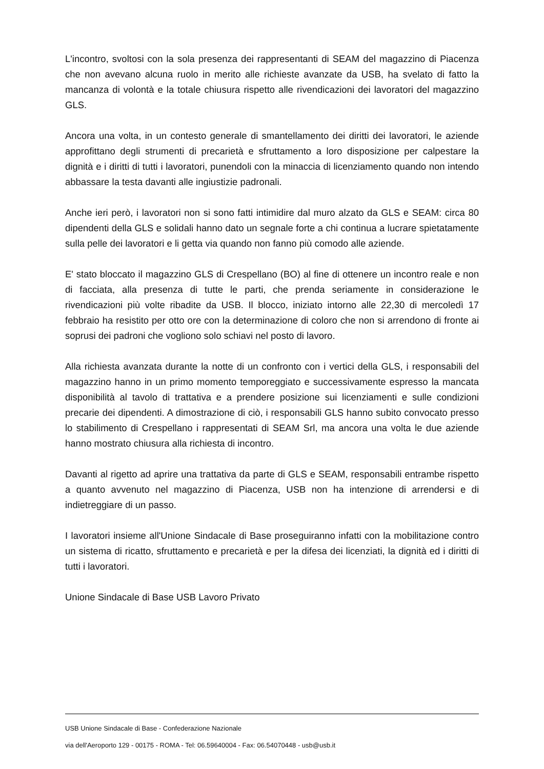L'incontro, svoltosi con la sola presenza dei rappresentanti di SEAM del magazzino di Piacenza che non avevano alcuna ruolo in merito alle richieste avanzate da USB, ha svelato di fatto la mancanza di volontà e la totale chiusura rispetto alle rivendicazioni dei lavoratori del magazzino GLS.
Ancora una volta, in un contesto generale di smantellamento dei diritti dei lavoratori, le aziende approfittano degli strumenti di precarietà e sfruttamento a loro disposizione per calpestare la dignità e i diritti di tutti i lavoratori, punendoli con la minaccia di licenziamento quando non intendo abbassare la testa davanti alle ingiustizie padronali.
Anche ieri però, i lavoratori non si sono fatti intimidire dal muro alzato da GLS e SEAM: circa 80 dipendenti della GLS e solidali hanno dato un segnale forte a chi continua a lucrare spietatamente sulla pelle dei lavoratori e li getta via quando non fanno più comodo alle aziende.
E' stato bloccato il magazzino GLS di Crespellano (BO) al fine di ottenere un incontro reale e non di facciata, alla presenza di tutte le parti, che prenda seriamente in considerazione le rivendicazioni più volte ribadite da USB. Il blocco, iniziato intorno alle 22,30 di mercoledì 17 febbraio ha resistito per otto ore con la determinazione di coloro che non si arrendono di fronte ai soprusi dei padroni che vogliono solo schiavi nel posto di lavoro.
Alla richiesta avanzata durante la notte di un confronto con i vertici della GLS, i responsabili del magazzino hanno in un primo momento temporeggiato e successivamente espresso la mancata disponibilità al tavolo di trattativa e a prendere posizione sui licenziamenti e sulle condizioni precarie dei dipendenti. A dimostrazione di ciò, i responsabili GLS hanno subito convocato presso lo stabilimento di Crespellano i rappresentati di SEAM Srl, ma ancora una volta le due aziende hanno mostrato chiusura alla richiesta di incontro.
Davanti al rigetto ad aprire una trattativa da parte di GLS e SEAM, responsabili entrambe rispetto a quanto avvenuto nel magazzino di Piacenza, USB non ha intenzione di arrendersi e di indietreggiare di un passo.
I lavoratori insieme all'Unione Sindacale di Base proseguiranno infatti con la mobilitazione contro un sistema di ricatto, sfruttamento e precarietà e per la difesa dei licenziati, la dignità ed i diritti di tutti i lavoratori.
Unione Sindacale di Base USB Lavoro Privato
USB Unione Sindacale di Base - Confederazione Nazionale
via dell'Aeroporto 129 - 00175 - ROMA - Tel: 06.59640004 - Fax: 06.54070448 - usb@usb.it